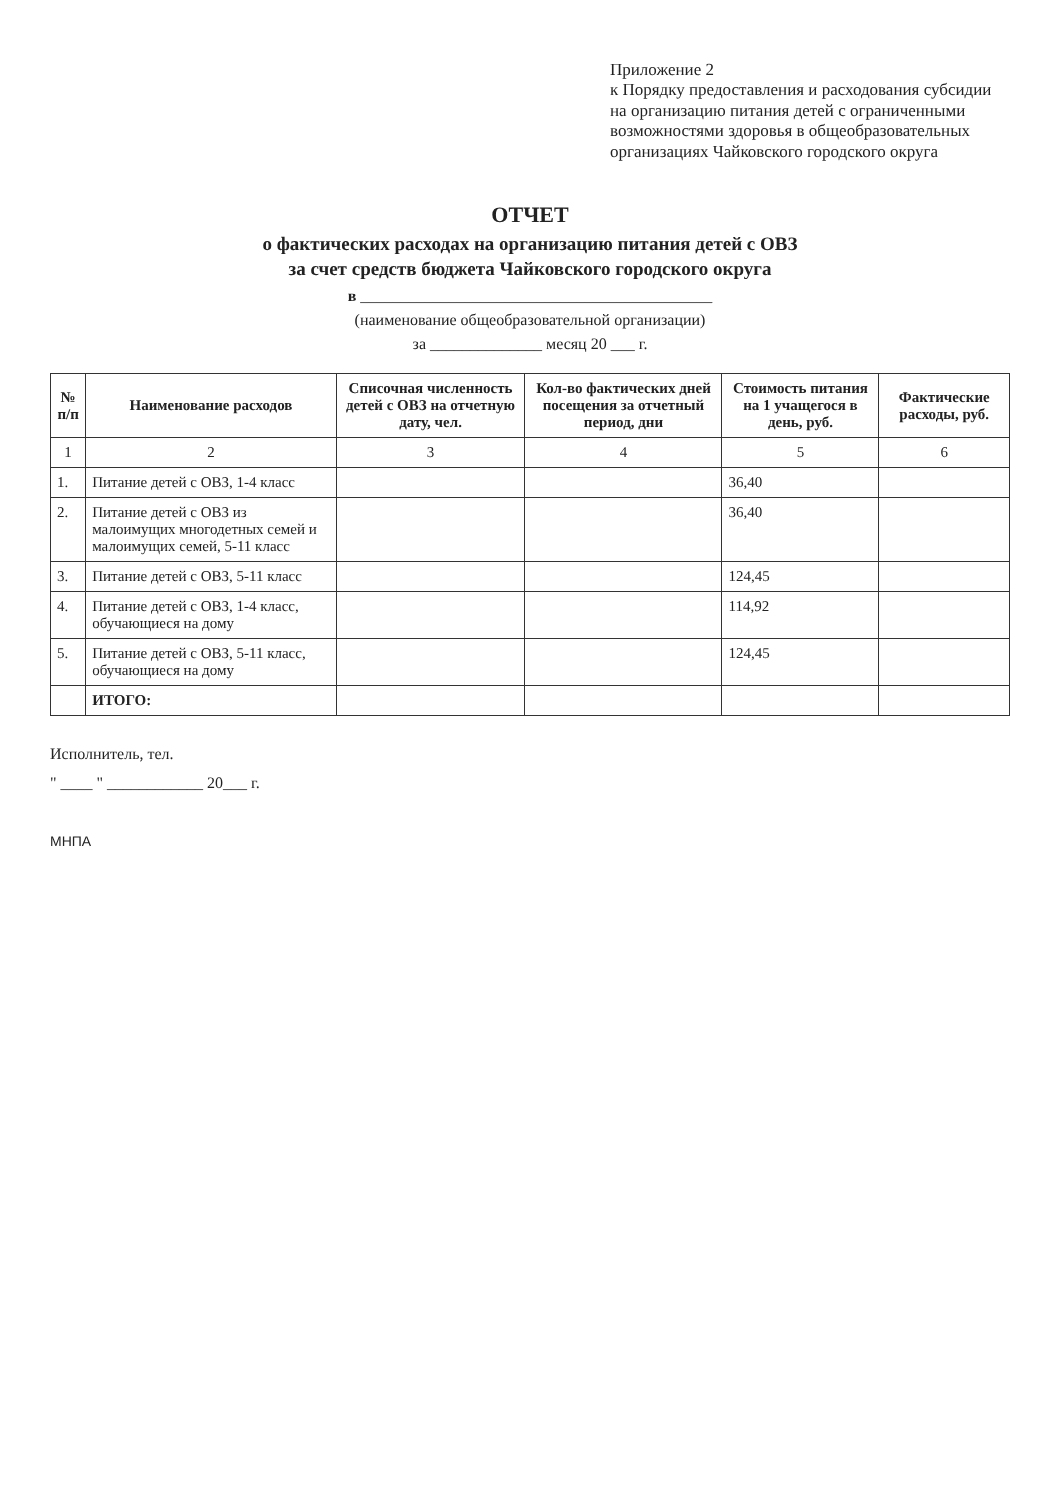Приложение 2
к Порядку предоставления и расходования субсидии на организацию питания детей с ограниченными возможностями здоровья в общеобразовательных организациях Чайковского городского округа
ОТЧЕТ
о фактических расходах на организацию питания детей с ОВЗ
за счет средств бюджета Чайковского городского округа
в ____________________________________________
(наименование общеобразовательной организации)
за ______________ месяц 20 ___ г.
| № п/п | Наименование расходов | Списочная численность детей с ОВЗ на отчетную дату, чел. | Кол-во фактических дней посещения за отчетный период, дни | Стоимость питания на 1 учащегося в день, руб. | Фактические расходы, руб. |
| --- | --- | --- | --- | --- | --- |
| 1 | 2 | 3 | 4 | 5 | 6 |
| 1. | Питание детей с ОВЗ, 1-4 класс | | | 36,40 | |
| 2. | Питание детей с ОВЗ из малоимущих многодетных семей и малоимущих семей, 5-11 класс | | | 36,40 | |
| 3. | Питание детей с ОВЗ, 5-11 класс | | | 124,45 | |
| 4. | Питание детей с ОВЗ, 1-4 класс, обучающиеся на дому | | | 114,92 | |
| 5. | Питание детей с ОВЗ, 5-11 класс, обучающиеся на дому | | | 124,45 | |
| | ИТОГО: | | | | |
Исполнитель, тел.
" ____ " ____________ 20___ г.
МНПА